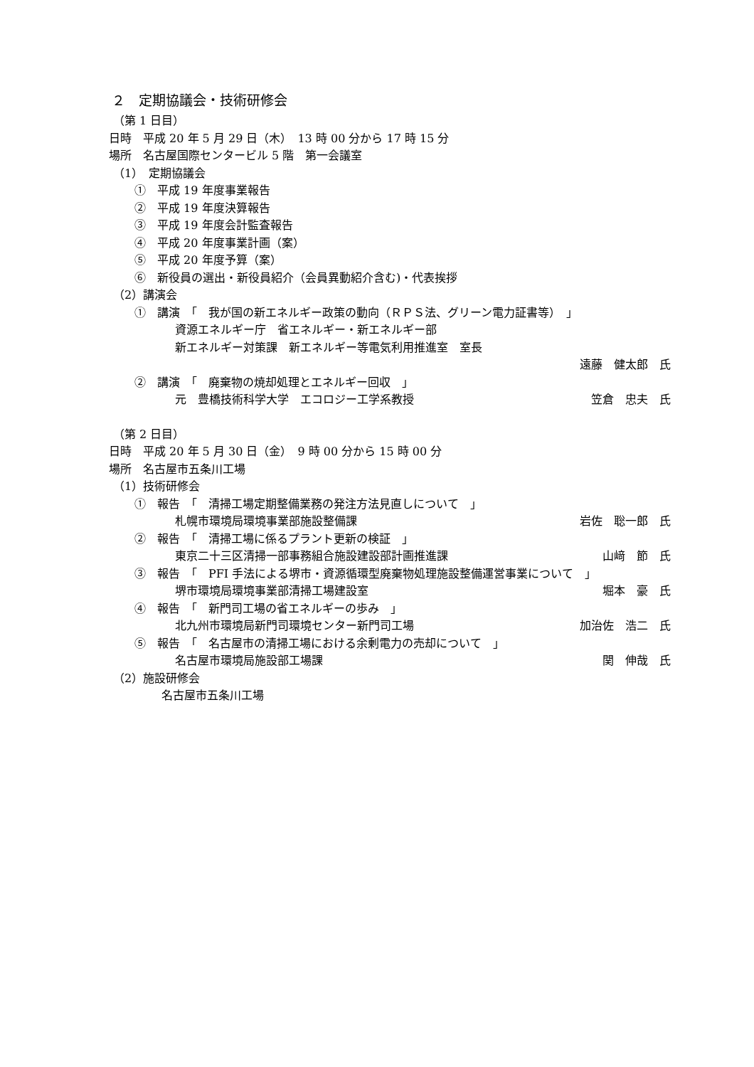２　定期協議会・技術研修会
（第 1 日目）
日時　平成 20 年 5 月 29 日（木）　13 時 00 分から 17 時 15 分
場所　名古屋国際センタービル 5 階　第一会議室
（1）　定期協議会
①　平成 19 年度事業報告
②　平成 19 年度決算報告
③　平成 19 年度会計監査報告
④　平成 20 年度事業計画（案）
⑤　平成 20 年度予算（案）
⑥　新役員の選出・新役員紹介（会員異動紹介含む)・代表挨拶
（2）講演会
①　講演　「　我が国の新エネルギー政策の動向（ＲＰＳ法、グリーン電力証書等）　」
資源エネルギー庁　省エネルギー・新エネルギー部
新エネルギー対策課　新エネルギー等電気利用推進室　室長
遠藤　健太郎　氏
②　講演　「　廃棄物の焼却処理とエネルギー回収　」
元　豊橋技術科学大学　エコロジー工学系教授 笠倉　忠夫　氏
（第 2 日目）
日時　平成 20 年 5 月 30 日（金）　9 時 00 分から 15 時 00 分
場所　名古屋市五条川工場
（1）技術研修会
①　報告　「　清掃工場定期整備業務の発注方法見直しについて　」
札幌市環境局環境事業部施設整備課 岩佐　聡一郎　氏
②　報告　「　清掃工場に係るプラント更新の検証　」
東京二十三区清掃一部事務組合施設建設部計画推進課 山﨑　節　氏
③　報告　「　PFI 手法による堺市・資源循環型廃棄物処理施設整備運営事業について　」
堺市環境局環境事業部清掃工場建設室 堀本　豪　氏
④　報告　「　新門司工場の省エネルギーの歩み　」
北九州市環境局新門司環境センター新門司工場 加治佐　浩二　氏
⑤　報告　「　名古屋市の清掃工場における余剰電力の売却について　」
名古屋市環境局施設部工場課 関　伸哉　氏
（2）施設研修会
名古屋市五条川工場